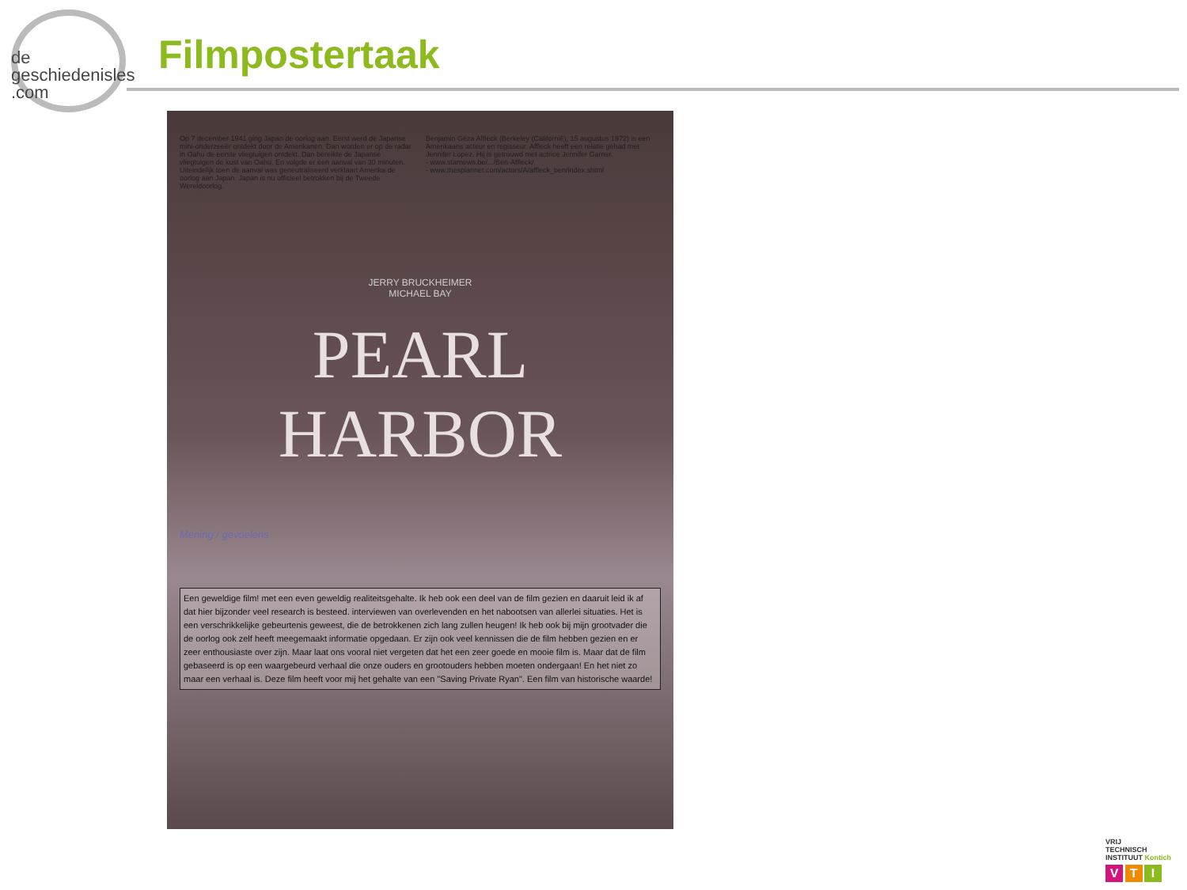de
geschiedenisles
.com
Filmpostertaak
Op 7 december 1941 ging Japan de oorlog aan. Eerst werd de Japanse mini-onderzeeër ontdekt door de Amerikanen. Dan worden er op de radar in Oahu de eerste vliegtuigen ontdekt. Dan bereikte de Japanse vliegtuigen de kust van Oahu. En volgde er een aanval van 30 minuten. Uiteindelijk toen de aanval was geneutraliseerd verklaart Amerika de oorlog aan Japan. Japan is nu officieel betrokken bij de Tweede Wereldoorlog.
Benjamin Géza Affleck (Berkeley (Californië), 15 augustus 1972) is een Amerikaans acteur en regisseur. Affleck heeft een relatie gehad met Jennifer Lopez. Hij is getrouwd met actrice Jennifer Garner.
- www.starnews.be/.../Ben-Affleck/
- www.thespiannet.com/actors/A/affleck_ben/index.shtml
JERRY BRUCKHEIMER
MICHAEL BAY
PEARL HARBOR
Mening / gevoelens
Een geweldige film! met een even geweldig realiteitsgehalte. Ik heb ook een deel van de film gezien en daaruit leid ik af dat hier bijzonder veel research is besteed. interviewen van overlevenden en het nabootsen van allerlei situaties. Het is een verschrikkelijke gebeurtenis geweest, die de betrokkenen zich lang zullen heugen! Ik heb ook bij mijn grootvader die de oorlog ook zelf heeft meegemaakt informatie opgedaan. Er zijn ook veel kennissen die de film hebben gezien en er zeer enthousiaste over zijn. Maar laat ons vooral niet vergeten dat het een zeer goede en mooie film is. Maar dat de film gebaseerd is op een waargebeurd verhaal die onze ouders en grootouders hebben moeten ondergaan! En het niet zo maar een verhaal is. Deze film heeft voor mij het gehalte van een "Saving Private Ryan". Een film van historische waarde!
VRIJ
TECHNISCH
INSTITUUT Kontich
V T I